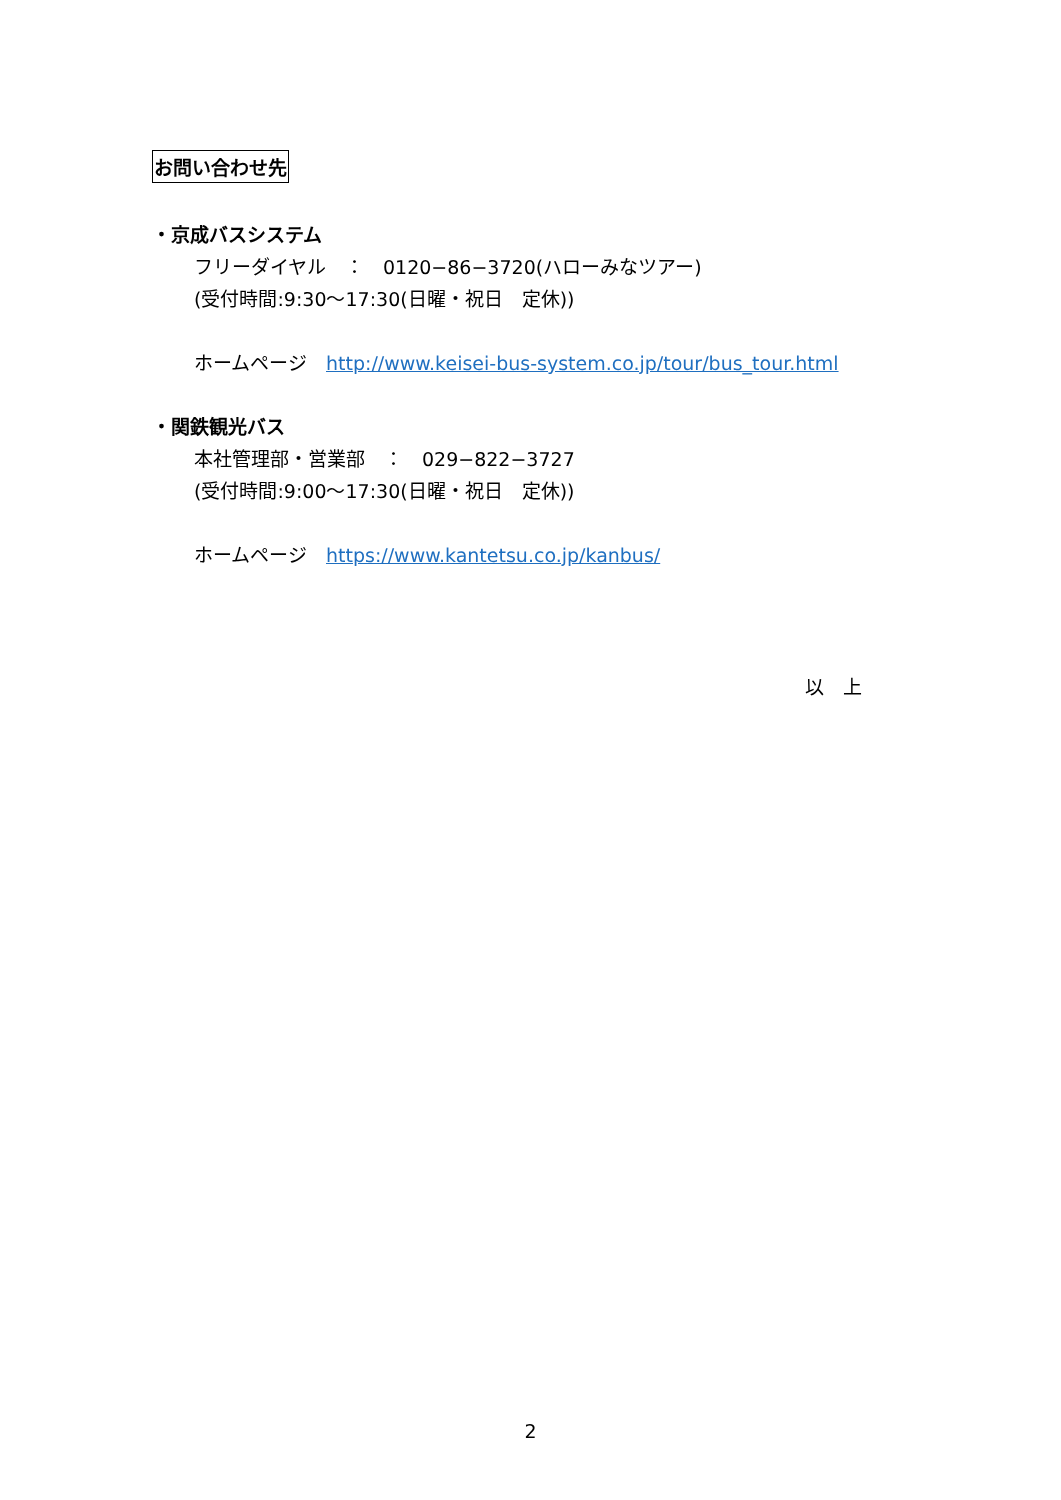お問い合わせ先
・京成バスシステム
フリーダイヤル　：　0120−86−3720(ハローみなツアー)
(受付時間:9:30～17:30(日曜・祝日　定休))
ホームページ　http://www.keisei-bus-system.co.jp/tour/bus_tour.html
・関鉄観光バス
本社管理部・営業部　：　029−822−3727
(受付時間:9:00～17:30(日曜・祝日　定休))
ホームページ　https://www.kantetsu.co.jp/kanbus/
以　上
2